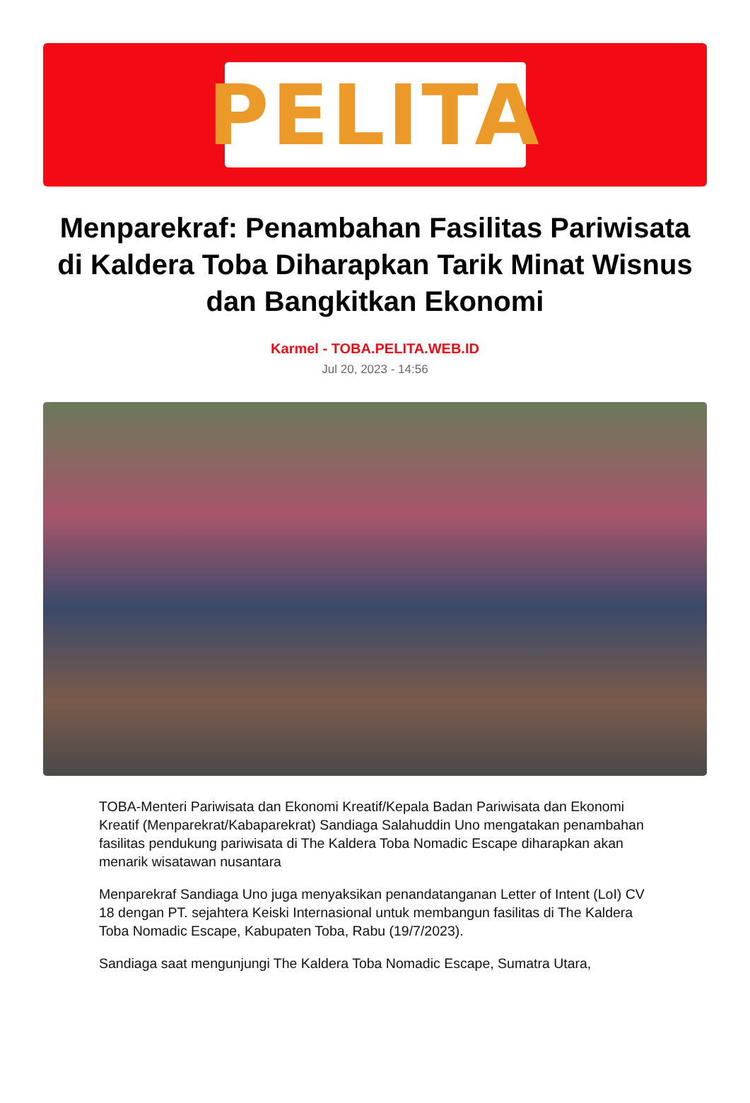PELITA
Menparekraf: Penambahan Fasilitas Pariwisata di Kaldera Toba Diharapkan Tarik Minat Wisnus dan Bangkitkan Ekonomi
Karmel - TOBA.PELITA.WEB.ID
Jul 20, 2023 - 14:56
TOBA-Menteri Pariwisata dan Ekonomi Kreatif/Kepala Badan Pariwisata dan Ekonomi Kreatif (Menparekrat/Kabaparekrat) Sandiaga Salahuddin Uno mengatakan penambahan fasilitas pendukung pariwisata di The Kaldera Toba Nomadic Escape diharapkan akan menarik wisatawan nusantara
Menparekraf Sandiaga Uno juga menyaksikan penandatanganan Letter of Intent (LoI) CV 18 dengan PT. sejahtera Keiski Internasional untuk membangun fasilitas di The Kaldera Toba Nomadic Escape, Kabupaten Toba, Rabu (19/7/2023).
Sandiaga saat mengunjungi The Kaldera Toba Nomadic Escape, Sumatra Utara,